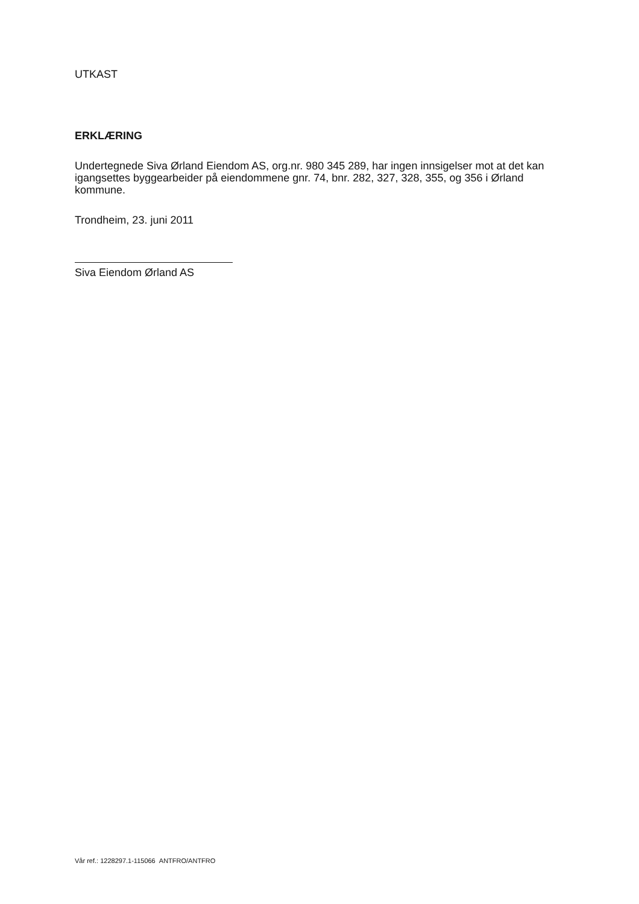UTKAST
ERKLÆRING
Undertegnede Siva Ørland Eiendom AS, org.nr. 980 345 289, har ingen innsigelser mot at det kan igangsettes byggearbeider på eiendommene gnr. 74, bnr. 282, 327, 328, 355, og 356 i Ørland kommune.
Trondheim, 23. juni 2011
Siva Eiendom Ørland AS
Vår ref.: 1228297.1-115066 ANTFRO/ANTFRO